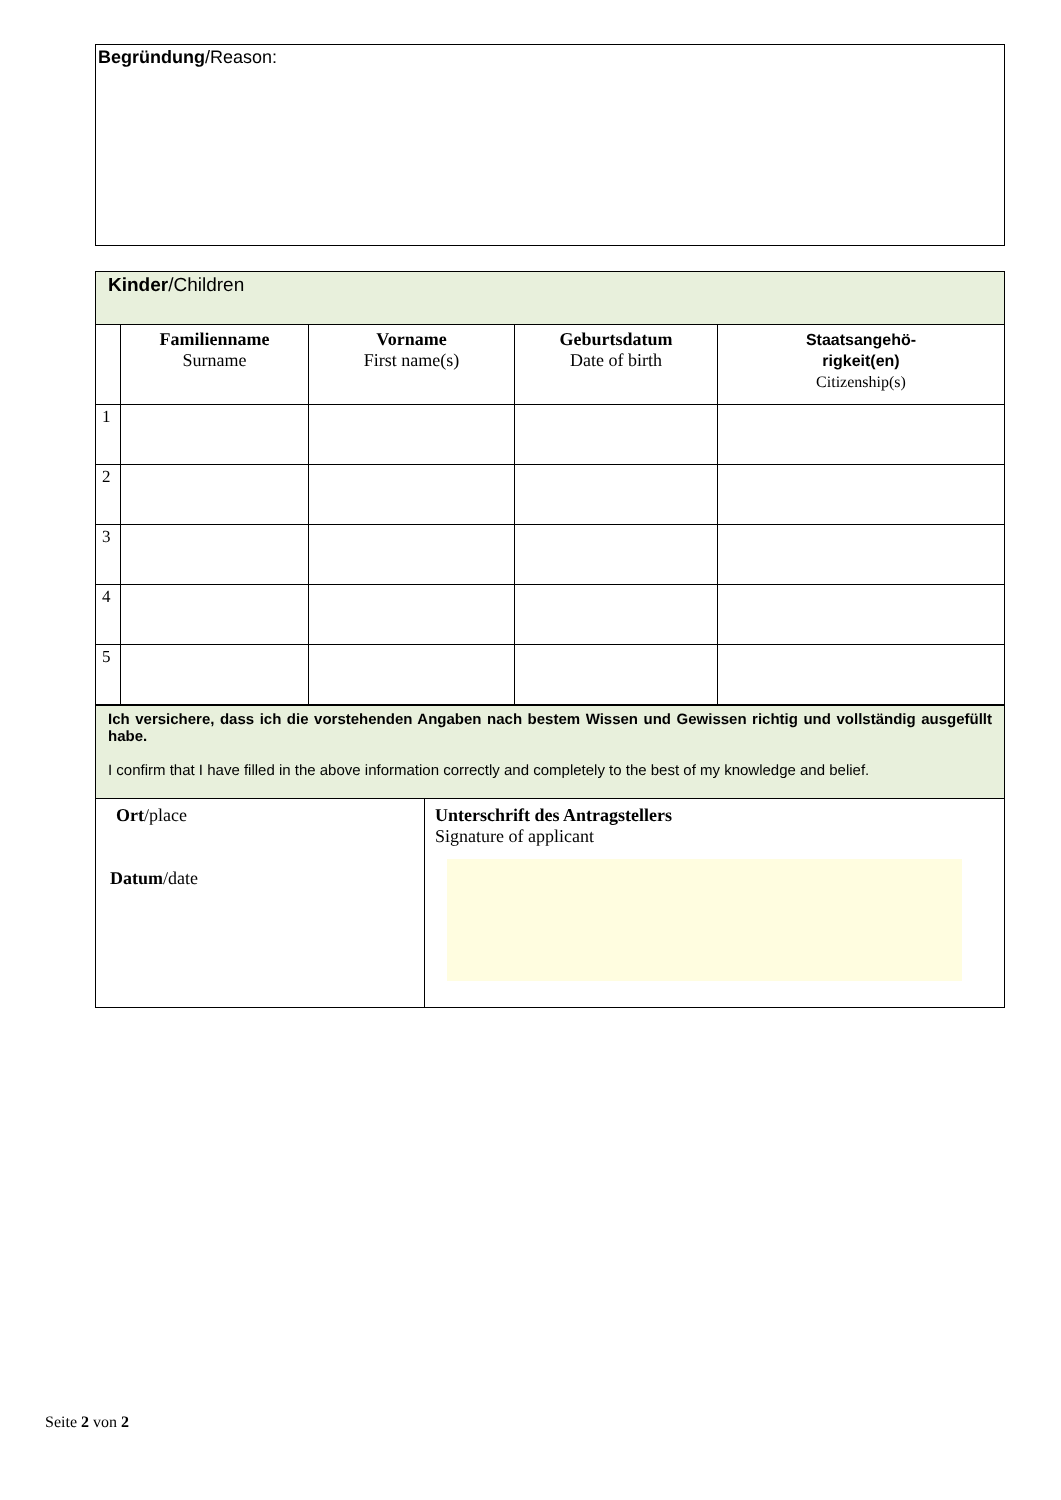Begründung/Reason:
| Kinder /Children | | | | |
| | Familienname Surname | Vorname First name(s) | Geburtsdatum Date of birth | Staatsangehö- rigkeit(en) Citizenship(s) |
| 1 | | | | |
| 2 | | | | |
| 3 | | | | |
| 4 | | | | |
| 5 | | | | |
| Ich versichere, dass ich die vorstehenden Angaben nach bestem Wissen und Gewissen richtig und vollständig ausgefüllt habe. I confirm that I have filled in the above information correctly and completely to the best of my knowledge and belief. | |
| Ort /place Datum /date | Unterschrift des Antragstellers Signature of applicant |
Seite 2 von 2